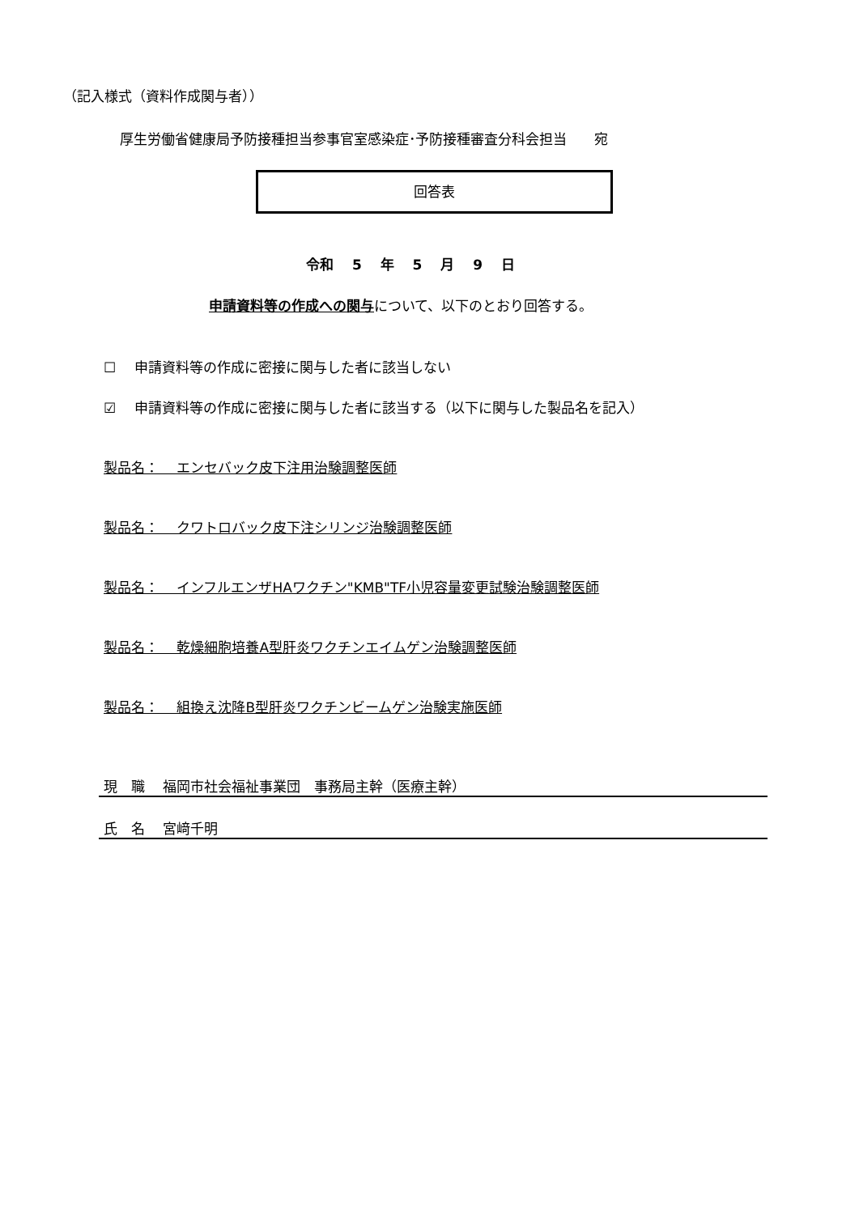（記入様式（資料作成関与者））
厚生労働省健康局予防接種担当参事官室感染症･予防接種審査分科会担当　　宛
回答表
令和　 5　 年　 5　 月　 9　 日
申請資料等の作成への関与について、以下のとおり回答する。
☐　 申請資料等の作成に密接に関与した者に該当しない
☑　 申請資料等の作成に密接に関与した者に該当する（以下に関与した製品名を記入）
製品名：　 エンセバック皮下注用治験調整医師
製品名：　 クワトロバック皮下注シリンジ治験調整医師
製品名：　 インフルエンザHAワクチン"KMB"TF小児容量変更試験治験調整医師
製品名：　 乾燥細胞培養A型肝炎ワクチンエイムゲン治験調整医師
製品名：　 組換え沈降B型肝炎ワクチンビームゲン治験実施医師
現　職　 福岡市社会福祉事業団　事務局主幹（医療主幹）
氏　名　 宮﨑千明